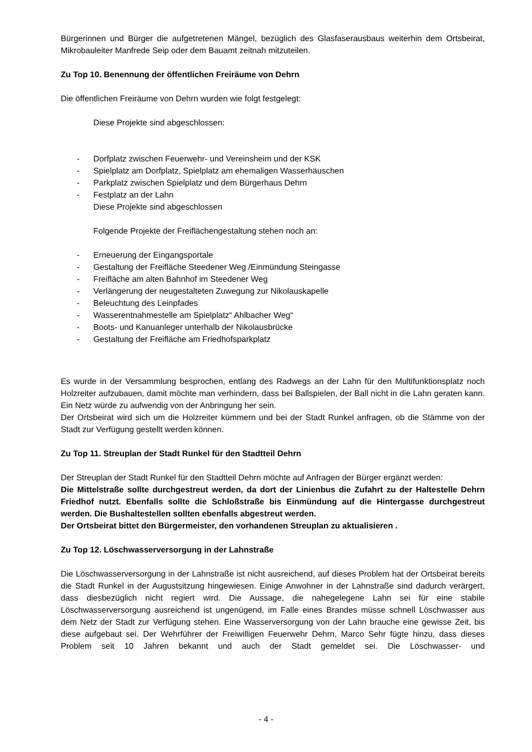Bürgerinnen und Bürger die aufgetretenen Mängel, bezüglich des Glasfaserausbaus weiterhin dem Ortsbeirat, Mikrobauleiter Manfrede Seip oder dem Bauamt zeitnah mitzuteilen.
Zu Top 10. Benennung der öffentlichen Freiräume von Dehrn
Die öffentlichen Freiräume von Dehrn wurden wie folgt festgelegt:
Diese Projekte sind abgeschlossen:
- Dorfplatz zwischen Feuerwehr- und Vereinsheim und der KSK
- Spielplatz am Dorfplatz, Spielplatz am ehemaligen Wasserhäuschen
- Parkplatz zwischen Spielplatz und dem Bürgerhaus Dehrn
- Festplatz an der Lahn
Diese Projekte sind abgeschlossen
Folgende Projekte der Freiflächengestaltung stehen noch an:
- Erneuerung der Eingangsportale
- Gestaltung der Freifläche Steedener Weg /Einmündung Steingasse
- Freifläche am alten Bahnhof im Steedener Weg
- Verlängerung der neugestalteten Zuwegung zur Nikolauskapelle
- Beleuchtung des Leinpfades
- Wasserentnahmestelle am Spielplatz“ Ahlbacher Weg“
- Boots- und Kanuanleger unterhalb der Nikolausbrücke
- Gestaltung der Freifläche am Friedhofsparkplatz
Es wurde in der Versammlung besprochen, entlang des Radwegs an der Lahn für den Multifunktionsplatz noch Holzreiter aufzubauen, damit möchte man verhindern, dass bei Ballspielen, der Ball nicht in die Lahn geraten kann. Ein Netz würde zu aufwendig von der Anbringung her sein.
Der Ortsbeirat wird sich um die Holzreiter kümmern und bei der Stadt Runkel anfragen, ob die Stämme von der Stadt zur Verfügung gestellt werden können.
Zu Top 11. Streuplan der Stadt Runkel für den Stadtteil Dehrn
Der Streuplan der Stadt Runkel für den Stadtteil Dehrn möchte auf Anfragen der Bürger ergänzt werden:
Die Mittelstraße sollte durchgestreut werden, da dort der Linienbus die Zufahrt zu der Haltestelle Dehrn Friedhof nutzt. Ebenfalls sollte die Schloßstraße bis Einmündung auf die Hintergasse durchgestreut werden. Die Bushaltestellen sollten ebenfalls abgestreut werden.
Der Ortsbeirat bittet den Bürgermeister, den vorhandenen Streuplan zu aktualisieren .
Zu Top 12. Löschwasserversorgung in der Lahnstraße
Die Löschwasserversorgung in der Lahnstraße ist nicht ausreichend, auf dieses Problem hat der Ortsbeirat bereits die Stadt Runkel in der Augustsitzung hingewiesen. Einige Anwohner in der Lahnstraße sind dadurch verärgert, dass diesbezüglich nicht regiert wird. Die Aussage, die nahegelegene Lahn sei für eine stabile Löschwasserversorgung ausreichend ist ungenügend, im Falle eines Brandes müsse schnell Löschwasser aus dem Netz der Stadt zur Verfügung stehen. Eine Wasserversorgung von der Lahn brauche eine gewisse Zeit, bis diese aufgebaut sei. Der Wehrführer der Freiwilligen Feuerwehr Dehrn, Marco Sehr fügte hinzu, dass dieses Problem seit 10 Jahren bekannt und auch der Stadt gemeldet sei. Die Löschwasser- und
- 4 -